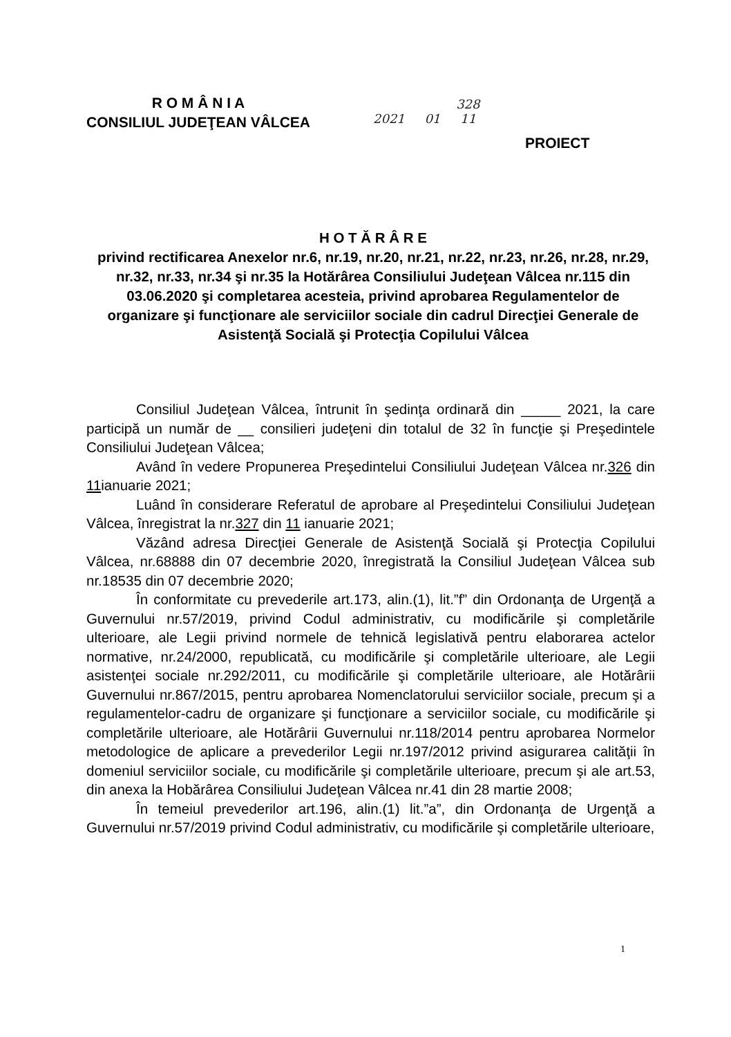R O M Â N I A
CONSILIUL JUDEŢEAN VÂLCEA
328
2021 01 11
PROIECT
H O T Ă R Â R E
privind rectificarea Anexelor nr.6, nr.19, nr.20, nr.21, nr.22, nr.23, nr.26, nr.28, nr.29, nr.32, nr.33, nr.34 şi nr.35 la Hotărârea Consiliului Judeţean Vâlcea nr.115 din 03.06.2020 şi completarea acesteia, privind aprobarea Regulamentelor de organizare şi funcţionare ale serviciilor sociale din cadrul Direcţiei Generale de Asistenţă Socială şi Protecţia Copilului Vâlcea
Consiliul Judeţean Vâlcea, întrunit în şedinţa ordinară din _____ 2021, la care participă un număr de __ consilieri judeţeni din totalul de 32 în funcţie şi Preşedintele Consiliului Judeţean Vâlcea;
Având în vedere Propunerea Preşedintelui Consiliului Judeţean Vâlcea nr.326 din 11ianuarie 2021;
Luând în considerare Referatul de aprobare al Preşedintelui Consiliului Judeţean Vâlcea, înregistrat la nr.327 din 11 ianuarie 2021;
Văzând adresa Direcţiei Generale de Asistenţă Socială şi Protecţia Copilului Vâlcea, nr.68888 din 07 decembrie 2020, înregistrată la Consiliul Judeţean Vâlcea sub nr.18535 din 07 decembrie 2020;
În conformitate cu prevederile art.173, alin.(1), lit.”f” din Ordonanţa de Urgenţă a Guvernului nr.57/2019, privind Codul administrativ, cu modificările şi completările ulterioare, ale Legii privind normele de tehnică legislativă pentru elaborarea actelor normative, nr.24/2000, republicată, cu modificările şi completările ulterioare, ale Legii asistenţei sociale nr.292/2011, cu modificările şi completările ulterioare, ale Hotărârii Guvernului nr.867/2015, pentru aprobarea Nomenclatorului serviciilor sociale, precum şi a regulamentelor-cadru de organizare şi funcţionare a serviciilor sociale, cu modificările şi completările ulterioare, ale Hotărârii Guvernului nr.118/2014 pentru aprobarea Normelor metodologice de aplicare a prevederilor Legii nr.197/2012 privind asigurarea calităţii în domeniul serviciilor sociale, cu modificările şi completările ulterioare, precum şi ale art.53, din anexa la Hobărârea Consiliului Judeţean Vâlcea nr.41 din 28 martie 2008;
În temeiul prevederilor art.196, alin.(1) lit.”a”, din Ordonanţa de Urgenţă a Guvernului nr.57/2019 privind Codul administrativ, cu modificările şi completările ulterioare,
1